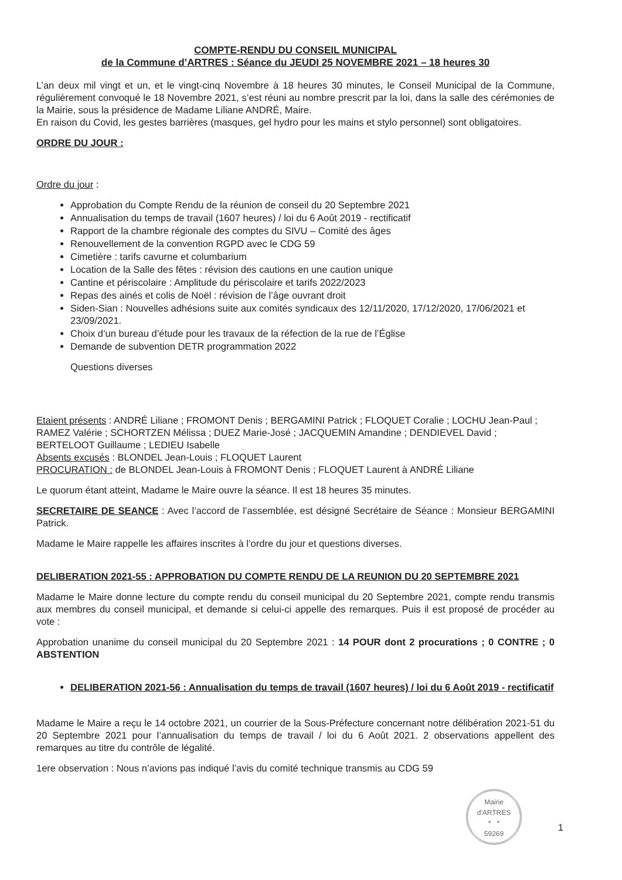COMPTE-RENDU DU CONSEIL MUNICIPAL
de la Commune d’ARTRES : Séance du JEUDI 25 NOVEMBRE 2021 – 18 heures 30
L’an deux mil vingt et un, et le vingt-cinq Novembre à 18 heures 30 minutes, le Conseil Municipal de la Commune, régulièrement convoqué le 18 Novembre 2021, s’est réuni au nombre prescrit par la loi, dans la salle des cérémonies de la Mairie, sous la présidence de Madame Liliane ANDRÉ, Maire.
En raison du Covid, les gestes barrières (masques, gel hydro pour les mains et stylo personnel) sont obligatoires.
ORDRE DU JOUR :
Ordre du jour :
Approbation du Compte Rendu de la réunion de conseil du 20 Septembre 2021
Annualisation du temps de travail (1607 heures) / loi du 6 Août 2019 - rectificatif
Rapport de la chambre régionale des comptes du SIVU – Comité des âges
Renouvellement de la convention RGPD avec le CDG 59
Cimetière : tarifs cavurne et columbarium
Location de la Salle des fêtes : révision des cautions en une caution unique
Cantine et périscolaire : Amplitude du périscolaire et tarifs 2022/2023
Repas des ainés et colis de Noël : révision de l’âge ouvrant droit
Siden-Sian : Nouvelles adhésions suite aux comités syndicaux des 12/11/2020, 17/12/2020, 17/06/2021 et 23/09/2021.
Choix d’un bureau d’étude pour les travaux de la réfection de la rue de l’Église
Demande de subvention DETR programmation 2022
Questions diverses
Etaient présents : ANDRÉ Liliane ; FROMONT Denis ; BERGAMINI Patrick ; FLOQUET Coralie ; LOCHU Jean-Paul ; RAMEZ Valérie ; SCHORTZEN Mélissa ; DUEZ Marie-José ; JACQUEMIN Amandine ; DENDIEVEL David ; BERTELOOT Guillaume ; LEDIEU Isabelle
Absents excusés : BLONDEL Jean-Louis ; FLOQUET Laurent
PROCURATION : de BLONDEL Jean-Louis à FROMONT Denis ; FLOQUET Laurent à ANDRÉ Liliane
Le quorum étant atteint, Madame le Maire ouvre la séance. Il est 18 heures 35 minutes.
SECRETAIRE DE SEANCE : Avec l’accord de l’assemblée, est désigné Secrétaire de Séance : Monsieur BERGAMINI Patrick.
Madame le Maire rappelle les affaires inscrites à l’ordre du jour et questions diverses.
DELIBERATION 2021-55 : APPROBATION DU COMPTE RENDU DE LA REUNION DU 20 SEPTEMBRE 2021
Madame le Maire donne lecture du compte rendu du conseil municipal du 20 Septembre 2021, compte rendu transmis aux membres du conseil municipal, et demande si celui-ci appelle des remarques. Puis il est proposé de procéder au vote :
Approbation unanime du conseil municipal du 20 Septembre 2021 : 14 POUR dont 2 procurations ; 0 CONTRE ; 0 ABSTENTION
DELIBERATION 2021-56 : Annualisation du temps de travail (1607 heures) / loi du 6 Août 2019 - rectificatif
Madame le Maire a reçu le 14 octobre 2021, un courrier de la Sous-Préfecture concernant notre délibération 2021-51 du 20 Septembre 2021 pour l’annualisation du temps de travail / loi du 6 Août 2021. 2 observations appellent des remarques au titre du contrôle de légalité.
1ere observation : Nous n’avions pas indiqué l’avis du comité technique transmis au CDG 59
Mairie d'ARTRES
* *
59269
1